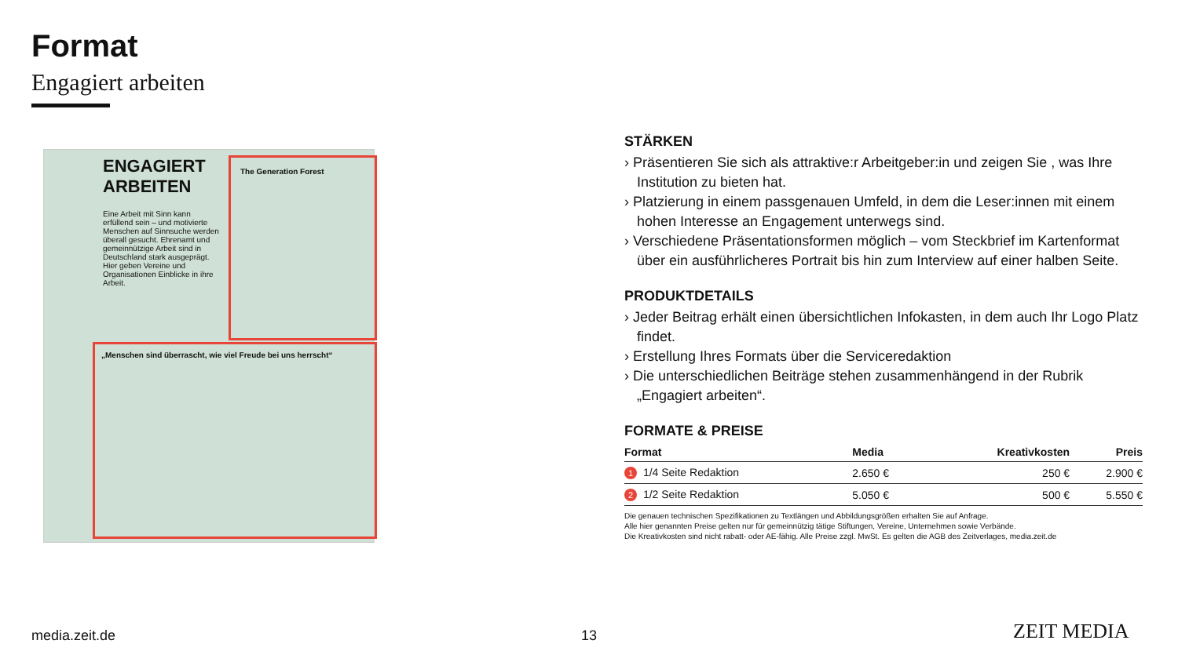Format
Engagiert arbeiten
ENGAGIERT ARBEITEN
Eine Arbeit mit Sinn kann erfüllend sein – und motivierte Menschen auf Sinnsuche werden überall gesucht. Ehrenamt und gemeinnützige Arbeit sind in Deutschland stark ausgeprägt. Hier geben Vereine und Organisationen Einblicke in ihre Arbeit.
The Generation Forest
„Menschen sind überrascht, wie viel Freude bei uns herrscht“
STÄRKEN
› Präsentieren Sie sich als attraktive:r Arbeitgeber:in und zeigen Sie , was Ihre Institution zu bieten hat.
› Platzierung in einem passgenauen Umfeld, in dem die Leser:innen mit einem hohen Interesse an Engagement unterwegs sind.
› Verschiedene Präsentationsformen möglich – vom Steckbrief im Karten­format über ein ausführlicheres Portrait bis hin zum Interview auf einer halben Seite.
PRODUKTDETAILS
› Jeder Beitrag erhält einen übersichtlichen Infokasten, in dem auch Ihr Logo Platz findet.
› Erstellung Ihres Formats über die Serviceredaktion
› Die unterschiedlichen Beiträge stehen zusammenhängend in der Rubrik „Engagiert arbeiten“.
FORMATE & PREISE
| Format | Media | Kreativkosten | Preis |
| --- | --- | --- | --- |
| 1 1/4 Seite Redaktion | 2.650 € | 250 € | 2.900 € |
| 2 1/2 Seite Redaktion | 5.050 € | 500 € | 5.550 € |
Die genauen technischen Spezifikationen zu Textlängen und Abbildungsgrößen erhalten Sie auf Anfrage.
Alle hier genannten Preise gelten nur für gemeinnützig tätige Stiftungen, Vereine, Unternehmen sowie Verbände.
Die Kreativkosten sind nicht rabatt- oder AE-fähig. Alle Preise zzgl. MwSt. Es gelten die AGB des Zeitverlages, media.zeit.de
media.zeit.de 13 ZEIT MEDIA